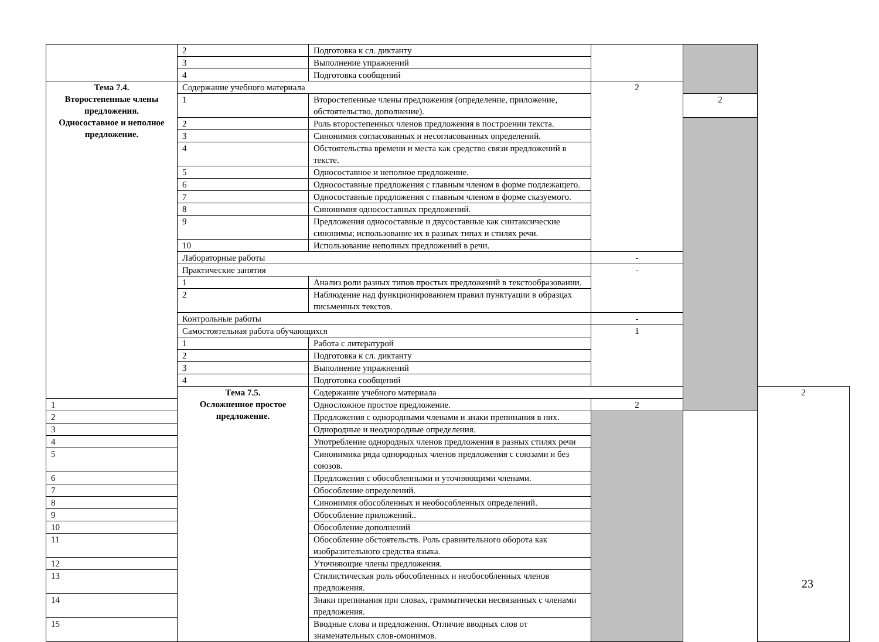| | 2 | Подготовка к сл. диктанту | | | |
| | 3 | Выполнение упражнений | | | |
| | 4 | Подготовка сообщений | | | |
| Тема 7.4. Второстепенные члены предложения. Односоставное и неполное предложение. | Содержание учебного материала | | 2 | | |
| | 1 | Второстепенные члены предложения (определение, приложение, обстоятельство, дополнение). | | 2 | |
| | 2 | Роль второстепенных членов предложения в построении текста. | | | |
| | 3 | Синонимия согласованных и несогласованных определений. | | | |
| | 4 | Обстоятельства времени и места как средство связи предложений в тексте. | | | |
| | 5 | Односоставное и неполное предложение. | | | |
| | 6 | Односоставные предложения с главным членом в форме подлежащего. | | | |
| | 7 | Односоставные предложения с главным членом в форме сказуемого. | | | |
| | 8 | Синонимия односоставных предложений. | | | |
| | 9 | Предложения односоставные и двусоставные как синтаксические синонимы; использование их в разных типах и стилях речи. | | | |
| | 10 | Использование неполных предложений в речи. | | | |
| | Лабораторные работы | | - | | |
| | Практические занятия | | - | | |
| | 1 | Анализ роли разных типов простых предложений в текстообразовании. | | | |
| | 2 | Наблюдение над функционированием правил пунктуации в образцах письменных текстов. | | | |
| | Контрольные работы | | - | | |
| | Самостоятельная работа обучающихся | | 1 | | |
| | 1 | Работа с литературой | | | |
| | 2 | Подготовка к сл. диктанту | | | |
| | 3 | Выполнение упражнений | | | |
| | 4 | Подготовка сообщений | | | |
| | Тема 7.5. Осложненное простое предложение. | Содержание учебного материала | | | 2 |
| 1 | | Односложное простое предложение. | 2 | | |
| 2 | | Предложения с однородными членами и знаки препинания в них. | | | |
| 3 | | Однородные и неоднородные определения. | | | |
| 4 | | Употребление однородных членов предложения в разных стилях речи | | | |
| 5 | | Синонимика ряда однородных членов предложения с союзами и без союзов. | | | |
| 6 | | Предложения с обособленными и уточняющими членами. | | | |
| 7 | | Обособление определений. | | | |
| 8 | | Синонимия обособленных и необособленных определений. | | | |
| 9 | | Обособление приложений.. | | | |
| 10 | | Обособление дополнений | | | |
| 11 | | Обособление обстоятельств. Роль сравнительного оборота как изобразительного средства языка. | | | |
| 12 | | Уточняющие члены предложения. | | | |
| 13 | | Стилистическая роль обособленных и необособленных членов предложения. | | | |
| 14 | | Знаки препинания при словах, грамматически несвязанных с членами предложения. | | | |
| 15 | | Вводные слова и предложения. Отличие вводных слов от знаменательных слов-омонимов. | | | |
23